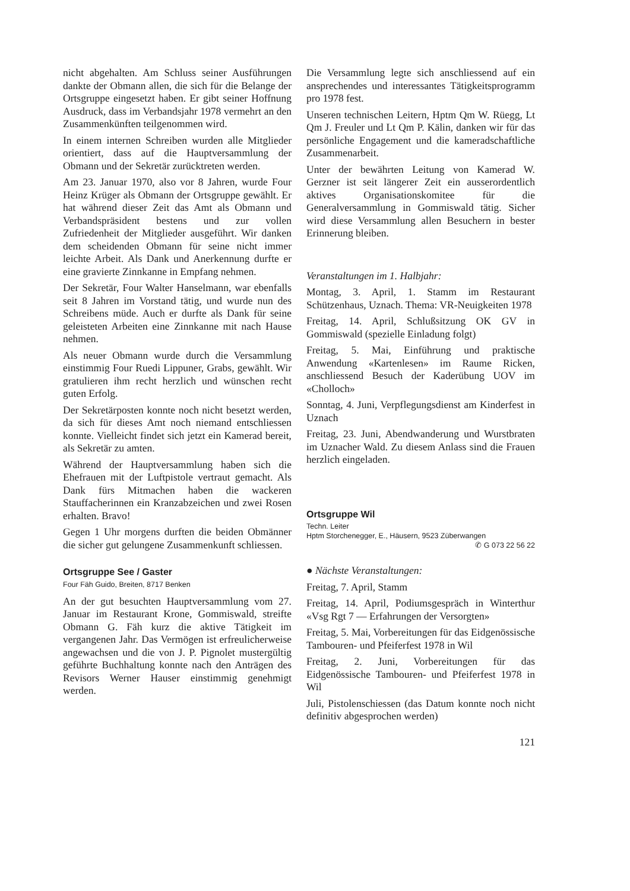nicht abgehalten. Am Schluss seiner Ausführungen dankte der Obmann allen, die sich für die Belange der Ortsgruppe eingesetzt haben. Er gibt seiner Hoffnung Ausdruck, dass im Verbandsjahr 1978 vermehrt an den Zusammenkünften teilgenommen wird.
In einem internen Schreiben wurden alle Mitglieder orientiert, dass auf die Hauptversammlung der Obmann und der Sekretär zurücktreten werden.
Am 23. Januar 1970, also vor 8 Jahren, wurde Four Heinz Krüger als Obmann der Ortsgruppe gewählt. Er hat während dieser Zeit das Amt als Obmann und Verbandspräsident bestens und zur vollen Zufriedenheit der Mitglieder ausgeführt. Wir danken dem scheidenden Obmann für seine nicht immer leichte Arbeit. Als Dank und Anerkennung durfte er eine gravierte Zinnkanne in Empfang nehmen.
Der Sekretär, Four Walter Hanselmann, war ebenfalls seit 8 Jahren im Vorstand tätig, und wurde nun des Schreibens müde. Auch er durfte als Dank für seine geleisteten Arbeiten eine Zinnkanne mit nach Hause nehmen.
Als neuer Obmann wurde durch die Versammlung einstimmig Four Ruedi Lippuner, Grabs, gewählt. Wir gratulieren ihm recht herzlich und wünschen recht guten Erfolg.
Der Sekretärposten konnte noch nicht besetzt werden, da sich für dieses Amt noch niemand entschliessen konnte. Vielleicht findet sich jetzt ein Kamerad bereit, als Sekretär zu amten.
Während der Hauptversammlung haben sich die Ehefrauen mit der Luftpistole vertraut gemacht. Als Dank fürs Mitmachen haben die wackeren Stauffacherinnen ein Kranzabzeichen und zwei Rosen erhalten. Bravo!
Gegen 1 Uhr morgens durften die beiden Obmänner die sicher gut gelungene Zusammenkunft schliessen.
Ortsgruppe See / Gaster
Four Fäh Guido, Breiten, 8717 Benken
An der gut besuchten Hauptversammlung vom 27. Januar im Restaurant Krone, Gommiswald, streifte Obmann G. Fäh kurz die aktive Tätigkeit im vergangenen Jahr. Das Vermögen ist erfreulicherweise angewachsen und die von J. P. Pignolet mustergültig geführte Buchhaltung konnte nach den Anträgen des Revisors Werner Hauser einstimmig genehmigt werden.
Die Versammlung legte sich anschliessend auf ein ansprechendes und interessantes Tätigkeitsprogramm pro 1978 fest.
Unseren technischen Leitern, Hptm Qm W. Rüegg, Lt Qm J. Freuler und Lt Qm P. Kälin, danken wir für das persönliche Engagement und die kameradschaftliche Zusammenarbeit.
Unter der bewährten Leitung von Kamerad W. Gerzner ist seit längerer Zeit ein ausserordentlich aktives Organisationskomitee für die Generalversammlung in Gommiswald tätig. Sicher wird diese Versammlung allen Besuchern in bester Erinnerung bleiben.
Veranstaltungen im 1. Halbjahr:
Montag, 3. April, 1. Stamm im Restaurant Schützenhaus, Uznach. Thema: VR-Neuigkeiten 1978
Freitag, 14. April, Schlußsitzung OK GV in Gommiswald (spezielle Einladung folgt)
Freitag, 5. Mai, Einführung und praktische Anwendung «Kartenlesen» im Raume Ricken, anschliessend Besuch der Kaderübung UOV im «Cholloch»
Sonntag, 4. Juni, Verpflegungsdienst am Kinderfest in Uznach
Freitag, 23. Juni, Abendwanderung und Wurstbraten im Uznacher Wald. Zu diesem Anlass sind die Frauen herzlich eingeladen.
Ortsgruppe Wil
Techn. Leiter
Hptm Storchenegger, E., Häusern, 9523 Züberwangen
✆ G 073 22 56 22
● Nächste Veranstaltungen:
Freitag, 7. April, Stamm
Freitag, 14. April, Podiumsgespräch in Winterthur «Vsg Rgt 7 — Erfahrungen der Versorgten»
Freitag, 5. Mai, Vorbereitungen für das Eidgenössische Tambouren- und Pfeiferfest 1978 in Wil
Freitag, 2. Juni, Vorbereitungen für das Eidgenössische Tambouren- und Pfeiferfest 1978 in Wil
Juli, Pistolenschiessen (das Datum konnte noch nicht definitiv abgesprochen werden)
121